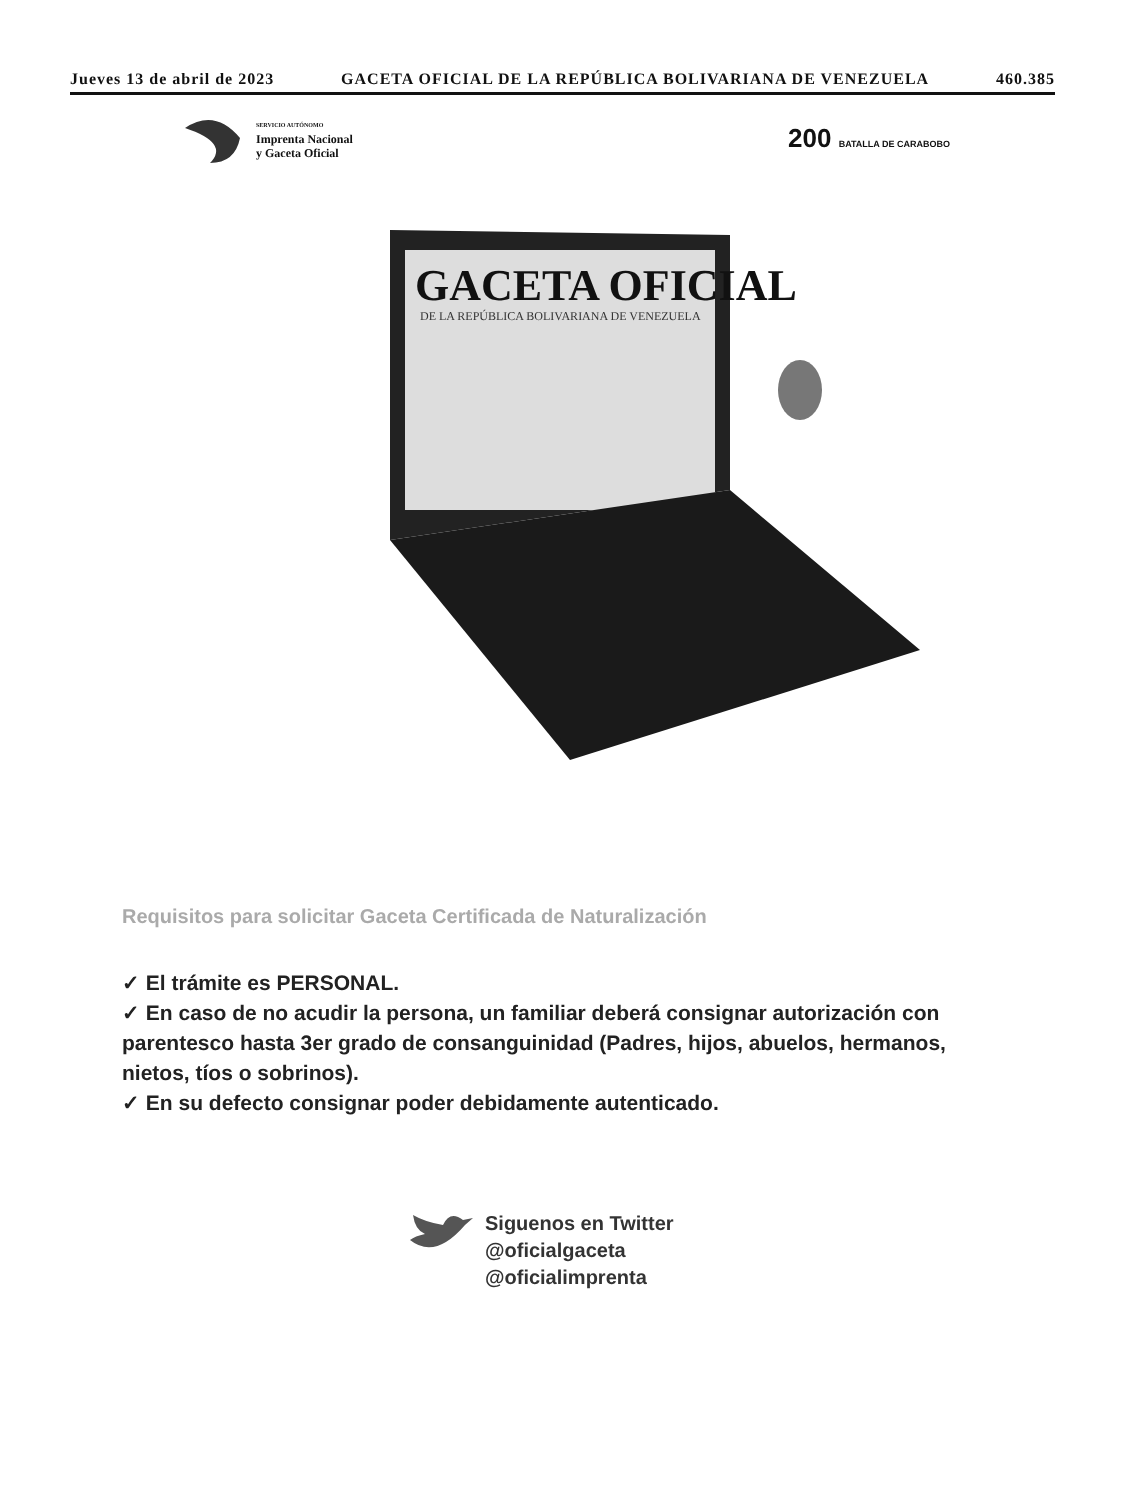Jueves 13 de abril de 2023 GACETA OFICIAL DE LA REPÚBLICA BOLIVARIANA DE VENEZUELA 460.385
SERVICIO AUTÓNOMO
Imprenta Nacional
y Gaceta Oficial
200 BATALLA DE CARABOBO
GACETA OFICIAL
DE LA REPÚBLICA BOLIVARIANA DE VENEZUELA
Requisitos para solicitar Gaceta Certificada de Naturalización
✓ El trámite es PERSONAL.
✓ En caso de no acudir la persona, un familiar deberá consignar autorización con parentesco hasta 3er grado de consanguinidad (Padres, hijos, abuelos, hermanos, nietos, tíos o sobrinos).
✓ En su defecto consignar poder debidamente autenticado.
Siguenos en Twitter
@oficialgaceta
@oficialimprenta